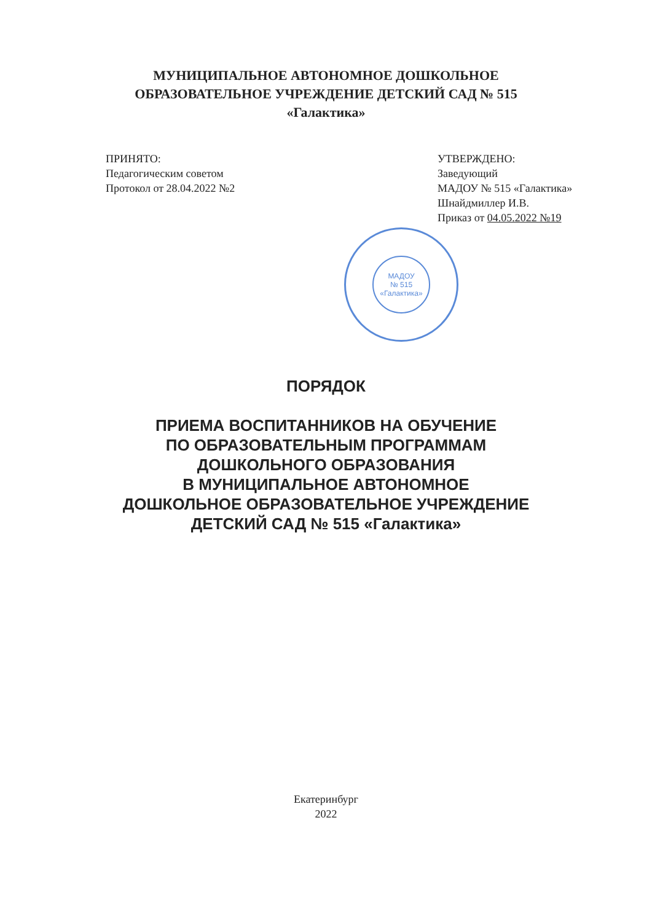МУНИЦИПАЛЬНОЕ АВТОНОМНОЕ ДОШКОЛЬНОЕ
ОБРАЗОВАТЕЛЬНОЕ УЧРЕЖДЕНИЕ ДЕТСКИЙ САД № 515
«Галактика»
ПРИНЯТО:
Педагогическим советом
Протокол от 28.04.2022 №2
УТВЕРЖДЕНО:
Заведующий
МАДОУ № 515 «Галактика»
Шнайдмиллер И.В.
Приказ от 04.05.2022 №19
МАДОУ
№ 515
«Галактика»
ПОРЯДОК
ПРИЕМА ВОСПИТАННИКОВ НА ОБУЧЕНИЕ
ПО ОБРАЗОВАТЕЛЬНЫМ ПРОГРАММАМ
ДОШКОЛЬНОГО ОБРАЗОВАНИЯ
В МУНИЦИПАЛЬНОЕ АВТОНОМНОЕ
ДОШКОЛЬНОЕ ОБРАЗОВАТЕЛЬНОЕ УЧРЕЖДЕНИЕ
ДЕТСКИЙ САД № 515 «Галактика»
Екатеринбург
2022